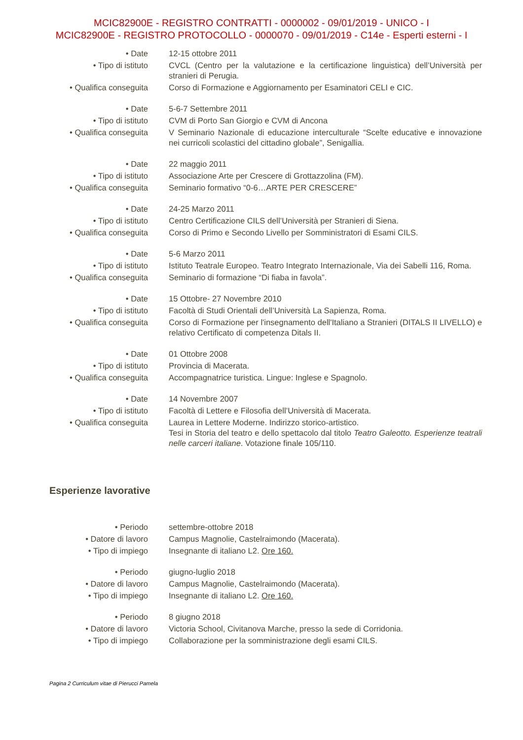MCIC82900E - REGISTRO CONTRATTI - 0000002 - 09/01/2019 - UNICO - I
MCIC82900E - REGISTRO PROTOCOLLO - 0000070 - 09/01/2019 - C14e - Esperti esterni - I
• Date 12-15 ottobre 2011
• Tipo di istituto CVCL (Centro per la valutazione e la certificazione linguistica) dell’Università per stranieri di Perugia.
• Qualifica conseguita
Corso di Formazione e Aggiornamento per Esaminatori CELI e CIC.
• Date 5-6-7 Settembre 2011
• Tipo di istituto CVM di Porto San Giorgio e CVM di Ancona
• Qualifica conseguita
V Seminario Nazionale di educazione interculturale “Scelte educative e innovazione nei curricoli scolastici del cittadino globale”, Senigallia.
• Date 22 maggio 2011
• Tipo di istituto Associazione Arte per Crescere di Grottazzolina (FM).
• Qualifica conseguita
Seminario formativo “0-6…ARTE PER CRESCERE”
• Date 24-25 Marzo 2011
• Tipo di istituto Centro Certificazione CILS dell’Università per Stranieri di Siena.
• Qualifica conseguita
Corso di Primo e Secondo Livello per Somministratori di Esami CILS.
• Date 5-6 Marzo 2011
• Tipo di istituto Istituto Teatrale Europeo. Teatro Integrato Internazionale, Via dei Sabelli 116, Roma.
• Qualifica conseguita
Seminario di formazione “Di fiaba in favola”.
• Date 15 Ottobre- 27 Novembre 2010
• Tipo di istituto Facoltà di Studi Orientali dell’Università La Sapienza, Roma.
• Qualifica conseguita
Corso di Formazione per l'insegnamento dell'Italiano a Stranieri (DITALS II LIVELLO) e relativo Certificato di competenza Ditals II.
• Date 01 Ottobre 2008
• Tipo di istituto Provincia di Macerata.
• Qualifica conseguita
Accompagnatrice turistica. Lingue: Inglese e Spagnolo.
• Date 14 Novembre 2007
• Tipo di istituto Facoltà di Lettere e Filosofia dell’Università di Macerata.
• Qualifica conseguita
Laurea in Lettere Moderne. Indirizzo storico-artistico.
Tesi in Storia del teatro e dello spettacolo dal titolo Teatro Galeotto. Esperienze teatrali nelle carceri italiane. Votazione finale 105/110.
Esperienze lavorative
• Periodo settembre-ottobre 2018
• Datore di lavoro Campus Magnolie, Castelraimondo (Macerata).
• Tipo di impiego Insegnante di italiano L2. Ore 160.
• Periodo giugno-luglio 2018
• Datore di lavoro Campus Magnolie, Castelraimondo (Macerata).
• Tipo di impiego Insegnante di italiano L2. Ore 160.
• Periodo 8 giugno 2018
• Datore di lavoro Victoria School, Civitanova Marche, presso la sede di Corridonia.
• Tipo di impiego Collaborazione per la somministrazione degli esami CILS.
Pagina 2 Curriculum vitae di Pierucci Pamela